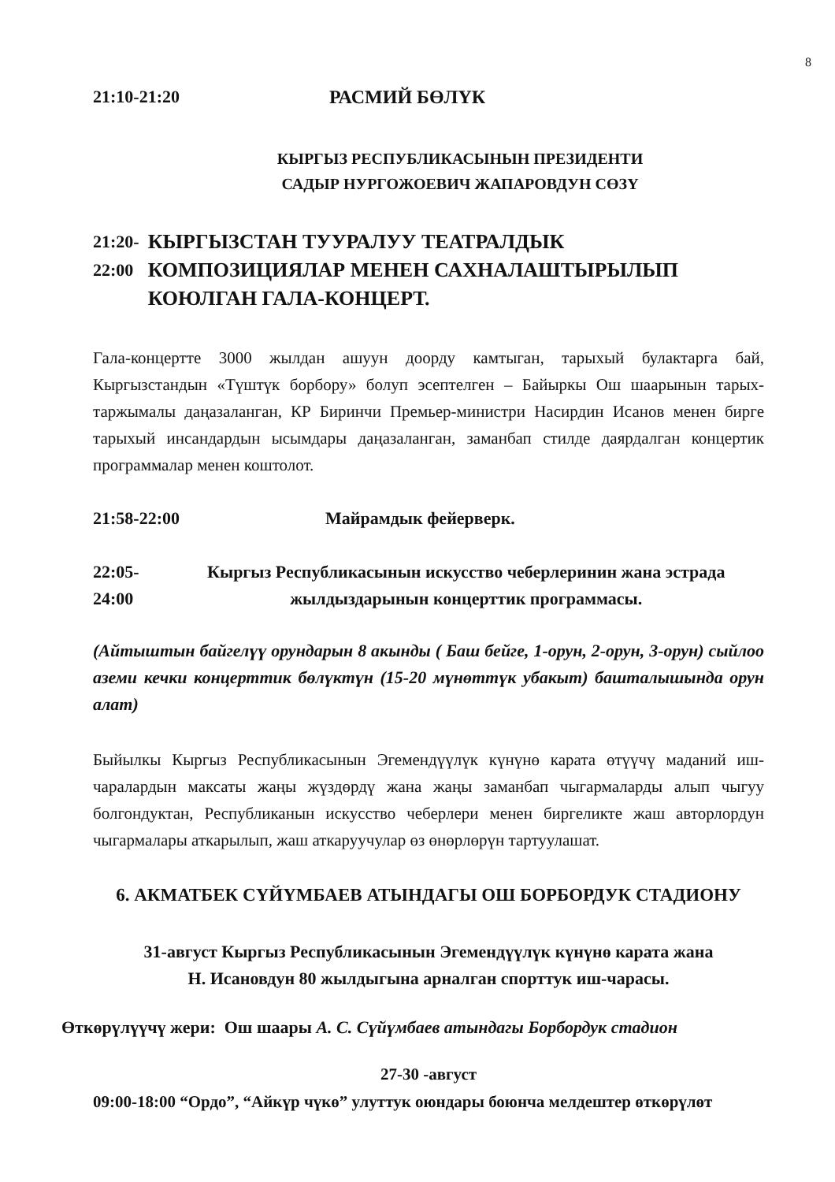8
21:10-21:20 РАСМИЙ БӨЛҮК
КЫРГЫЗ РЕСПУБЛИКАСЫНЫН ПРЕЗИДЕНТИ
САДЫР НУРГОЖОЕВИЧ ЖАПАРОВДУН СӨЗҮ
21:20-22:00 КЫРГЫЗСТАН ТУУРАЛУУ ТЕАТРАЛДЫК КОМПОЗИЦИЯЛАР МЕНЕН САХНАЛАШТЫРЫЛЫП КОЮЛГАН ГАЛА-КОНЦЕРТ.
Гала-концертте 3000 жылдан ашуун доорду камтыган, тарыхый булактарга бай, Кыргызстандын «Түштүк борбору» болуп эсептелген – Байыркы Ош шаарынын тарых-таржымалы даңазаланган, КР Биринчи Премьер-министри Насирдин Исанов менен бирге тарыхый инсандардын ысымдары даңазаланган, заманбап стилде даярдалган концертик программалар менен коштолот.
21:58-22:00 Майрамдык фейерверк.
22:05-24:00 Кыргыз Республикасынын искусство чеберлеринин жана эстрада жылдыздарынын концерттик программасы.
(Айтыштын байгелүү орундарын 8 акынды ( Баш бейге, 1-орун, 2-орун, 3-орун) сыйлоо аземи кечки концерттик бөлүктүн (15-20 мүнөттүк убакыт) башталышында орун алат)
Быйылкы Кыргыз Республикасынын Эгемендүүлүк күнүнө карата өтүүчү маданий иш-чаралардын максаты жаңы жүздөрдү жана жаңы заманбап чыгармаларды алып чыгуу болгондуктан, Республиканын искусство чеберлери менен биргеликте жаш авторлордун чыгармалары аткарылып, жаш аткаруучулар өз өнөрлөрүн тартуулашат.
6. АКМАТБЕК СҮЙҮМБАЕВ АТЫНДАГЫ ОШ БОРБОРДУК СТАДИОНУ
31-август Кыргыз Республикасынын Эгемендүүлүк күнүнө карата жана
Н. Исановдун 80 жылдыгына арналган спорттук иш-чарасы.
Өткөрүлүүчү жери: Ош шаары А. С. Сүйүмбаев атындагы Борбордук стадион
27-30 -август
09:00-18:00 “Ордо”, “Айкүр чүкө” улуттук оюндары боюнча мелдештер өткөрүлөт